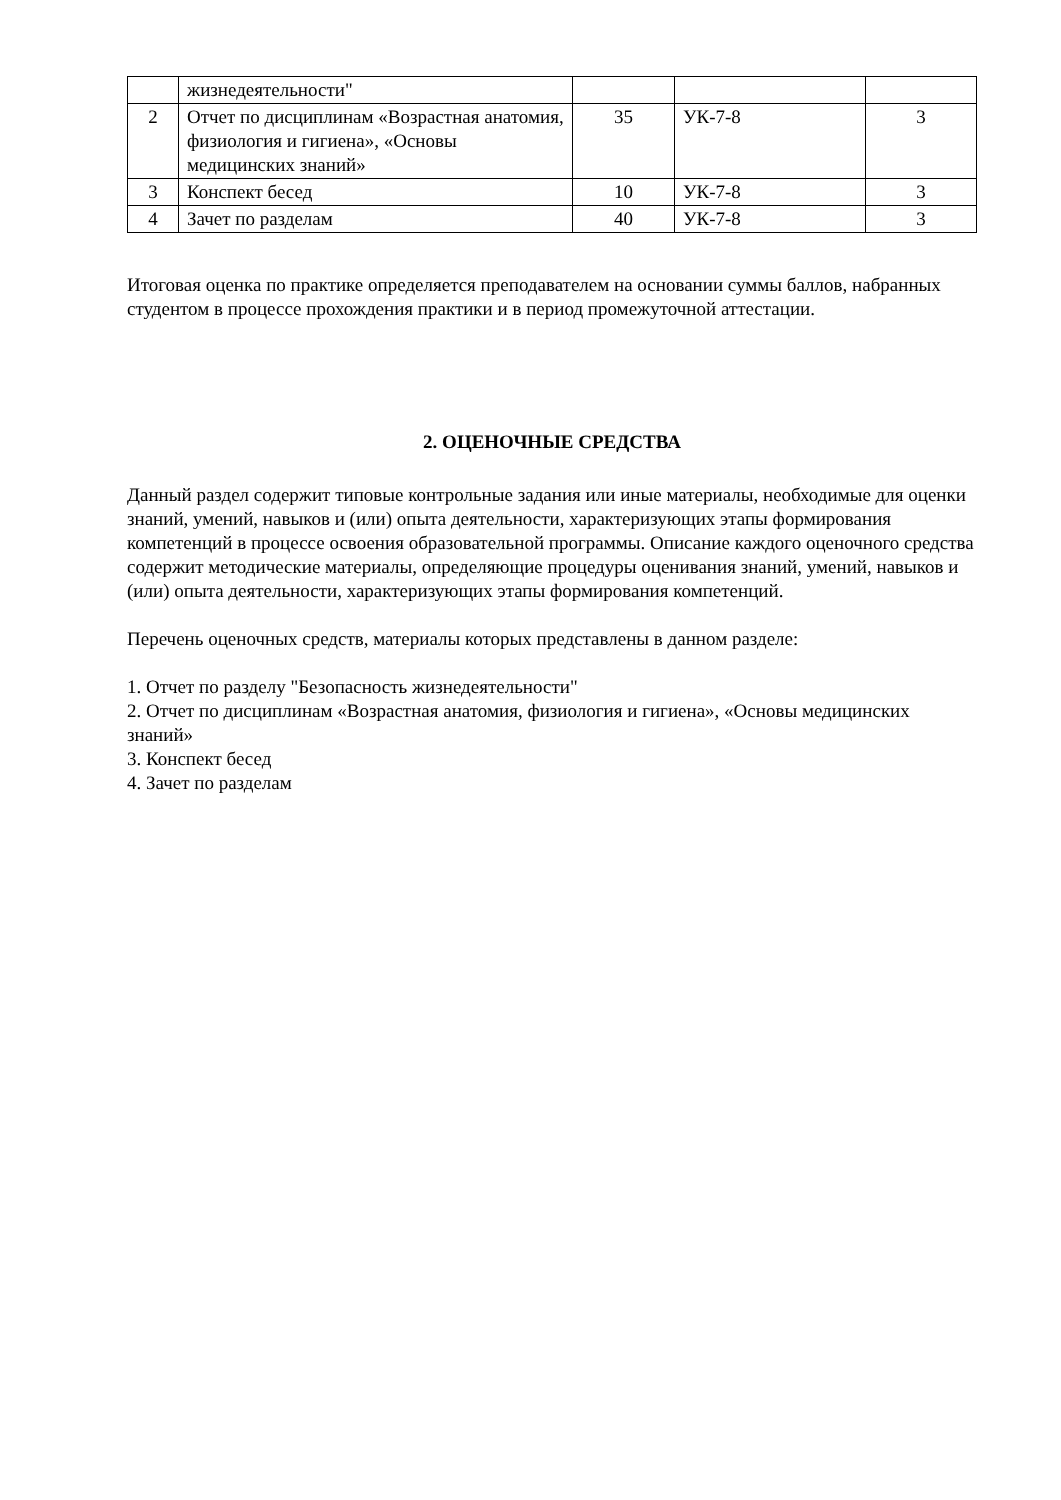| | жизнедеятельности" | | | |
| 2 | Отчет по дисциплинам «Возрастная анатомия, физиология и гигиена», «Основы медицинских знаний» | 35 | УК-7-8 | 3 |
| 3 | Конспект бесед | 10 | УК-7-8 | 3 |
| 4 | Зачет по разделам | 40 | УК-7-8 | 3 |
Итоговая оценка по практике определяется преподавателем на основании суммы баллов, набранных студентом в процессе прохождения практики и в период промежуточной аттестации.
2. ОЦЕНОЧНЫЕ СРЕДСТВА
Данный раздел содержит типовые контрольные задания или иные материалы, необходимые для оценки знаний, умений, навыков и (или) опыта деятельности, характеризующих этапы формирования компетенций в процессе освоения образовательной программы. Описание каждого оценочного средства содержит методические материалы, определяющие процедуры оценивания знаний, умений, навыков и (или) опыта деятельности, характеризующих этапы формирования компетенций.
Перечень оценочных средств, материалы которых представлены в данном разделе:
1. Отчет по разделу "Безопасность жизнедеятельности"
2. Отчет по дисциплинам «Возрастная анатомия, физиология и гигиена», «Основы медицинских знаний»
3. Конспект бесед
4. Зачет по разделам